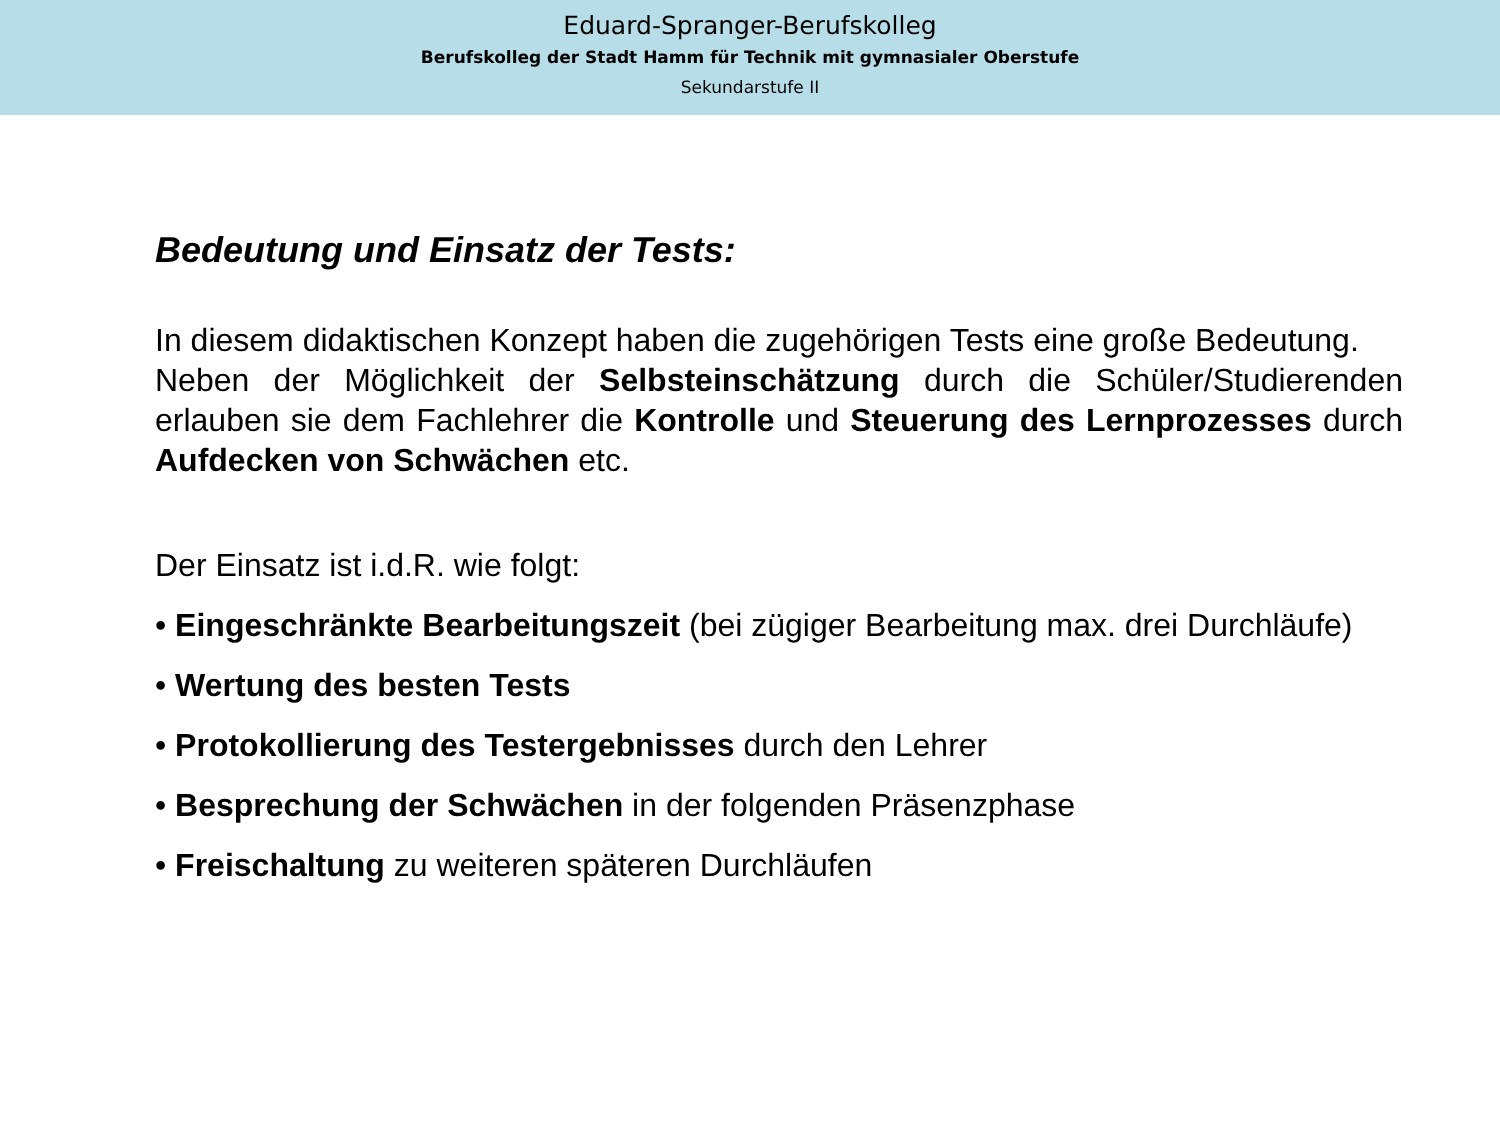Eduard-Spranger-Berufskolleg
Berufskolleg der Stadt Hamm für Technik mit gymnasialer Oberstufe
Sekundarstufe II
Bedeutung und Einsatz der Tests:
In diesem didaktischen Konzept haben die zugehörigen Tests eine große Bedeutung.
Neben der Möglichkeit der Selbsteinschätzung durch die Schüler/Studierenden erlauben sie dem Fachlehrer die Kontrolle und Steuerung des Lernprozesses durch Aufdecken von Schwächen etc.
Der Einsatz ist i.d.R. wie folgt:
• Eingeschränkte Bearbeitungszeit (bei zügiger Bearbeitung max. drei Durchläufe)
• Wertung des besten Tests
• Protokollierung des Testergebnisses durch den Lehrer
• Besprechung der Schwächen in der folgenden Präsenzphase
• Freischaltung zu weiteren späteren Durchläufen